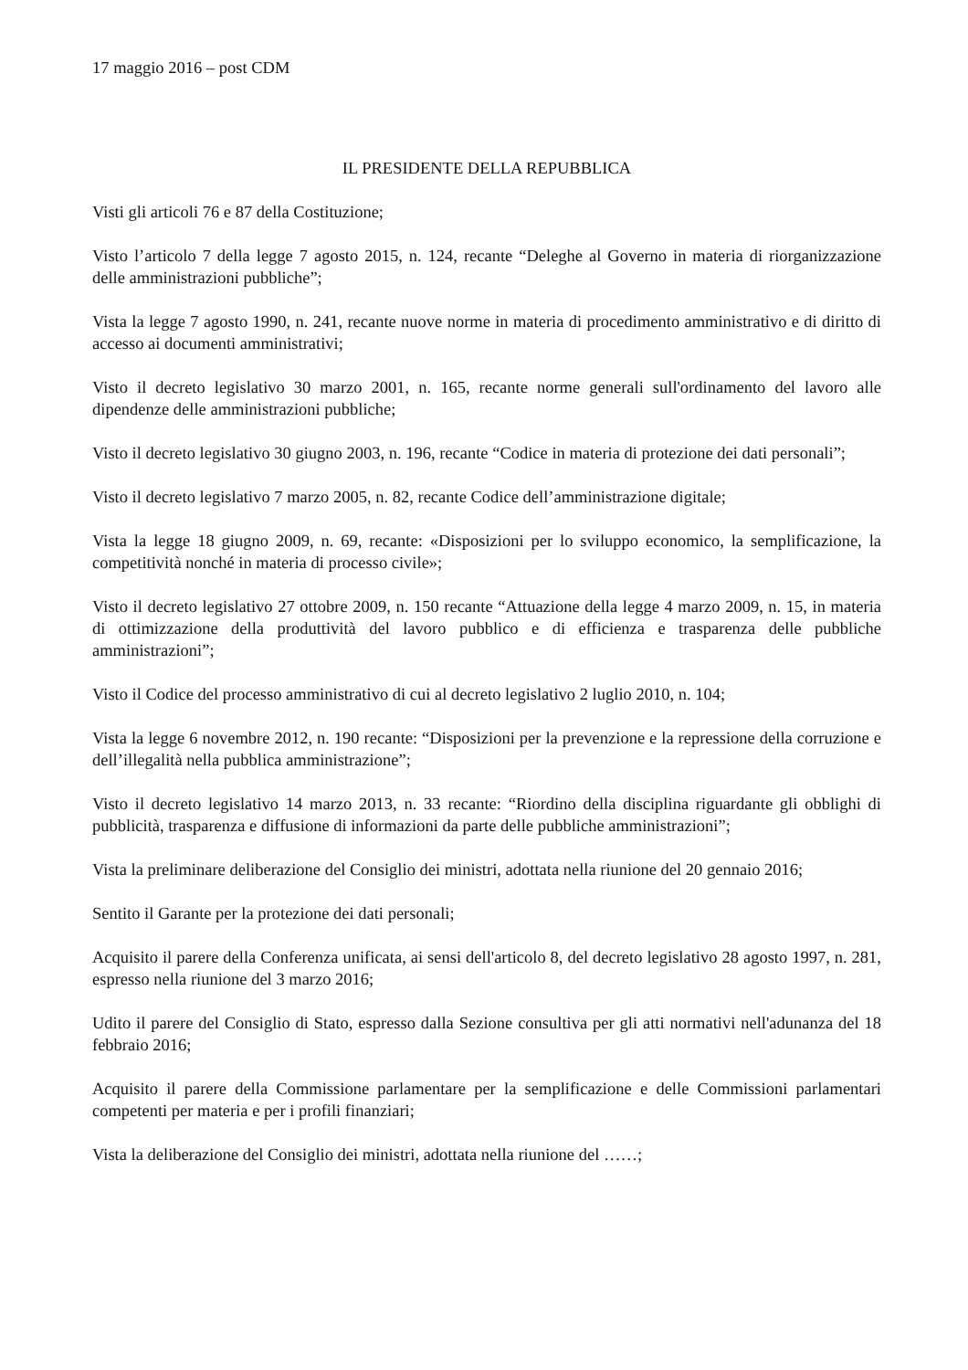17 maggio 2016 – post CDM
IL PRESIDENTE DELLA REPUBBLICA
Visti gli articoli 76 e 87 della Costituzione;
Visto l’articolo 7 della legge 7 agosto 2015, n. 124, recante “Deleghe al Governo in materia di riorganizzazione delle amministrazioni pubbliche”;
Vista la legge 7 agosto 1990, n. 241, recante nuove norme in materia di procedimento amministrativo e di diritto di accesso ai documenti amministrativi;
Visto il decreto legislativo 30 marzo 2001, n. 165, recante norme generali sull'ordinamento del lavoro alle dipendenze delle amministrazioni pubbliche;
Visto il decreto legislativo 30 giugno 2003, n. 196, recante “Codice in materia di protezione dei dati personali”;
Visto il decreto legislativo 7 marzo 2005, n. 82, recante Codice dell’amministrazione digitale;
Vista la legge 18 giugno 2009, n. 69, recante: «Disposizioni per lo sviluppo economico, la semplificazione, la competitività nonché in materia di processo civile»;
Visto il decreto legislativo 27 ottobre 2009, n. 150 recante “Attuazione della legge 4 marzo 2009, n. 15, in materia di ottimizzazione della produttività del lavoro pubblico e di efficienza e trasparenza delle pubbliche amministrazioni”;
Visto il Codice del processo amministrativo di cui al decreto legislativo 2 luglio 2010, n. 104;
Vista la legge 6 novembre 2012, n. 190 recante: “Disposizioni per la prevenzione e la repressione della corruzione e dell’illegalità nella pubblica amministrazione”;
Visto il decreto legislativo 14 marzo 2013, n. 33 recante: “Riordino della disciplina riguardante gli obblighi di pubblicità, trasparenza e diffusione di informazioni da parte delle pubbliche amministrazioni”;
Vista la preliminare deliberazione del Consiglio dei ministri, adottata nella riunione del 20 gennaio 2016;
Sentito il Garante per la protezione dei dati personali;
Acquisito il parere della Conferenza unificata, ai sensi dell'articolo 8, del decreto legislativo 28 agosto 1997, n. 281, espresso nella riunione del 3 marzo 2016;
Udito il parere del Consiglio di Stato, espresso dalla Sezione consultiva per gli atti normativi nell'adunanza del 18 febbraio 2016;
Acquisito il parere della Commissione parlamentare per la semplificazione e delle Commissioni parlamentari competenti per materia e per i profili finanziari;
Vista la deliberazione del Consiglio dei ministri, adottata nella riunione del ……;